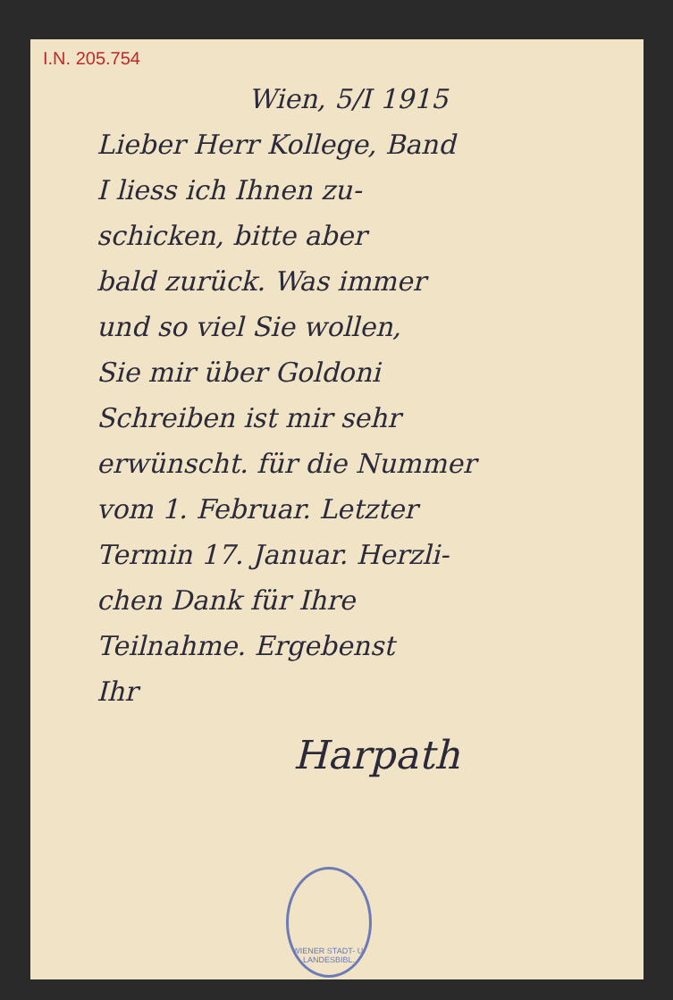I.N. 205.754
Wien, 5/I 1915
Lieber Herr Kollege, Band
I liess ich Ihnen zu-
schicken, bitte aber
bald zurück. Was immer
und so viel Sie wollen,
Sie mir über Goldoni
Schreiben ist mir sehr
erwünscht. für die Nummer
vom 1. Februar. Letzter
Termin 17. Januar. Herzli-
chen Dank für Ihre
Teilnahme. Ergebenst
Ihr
Harpath
WIENER STADT- U. LANDESBIBL.